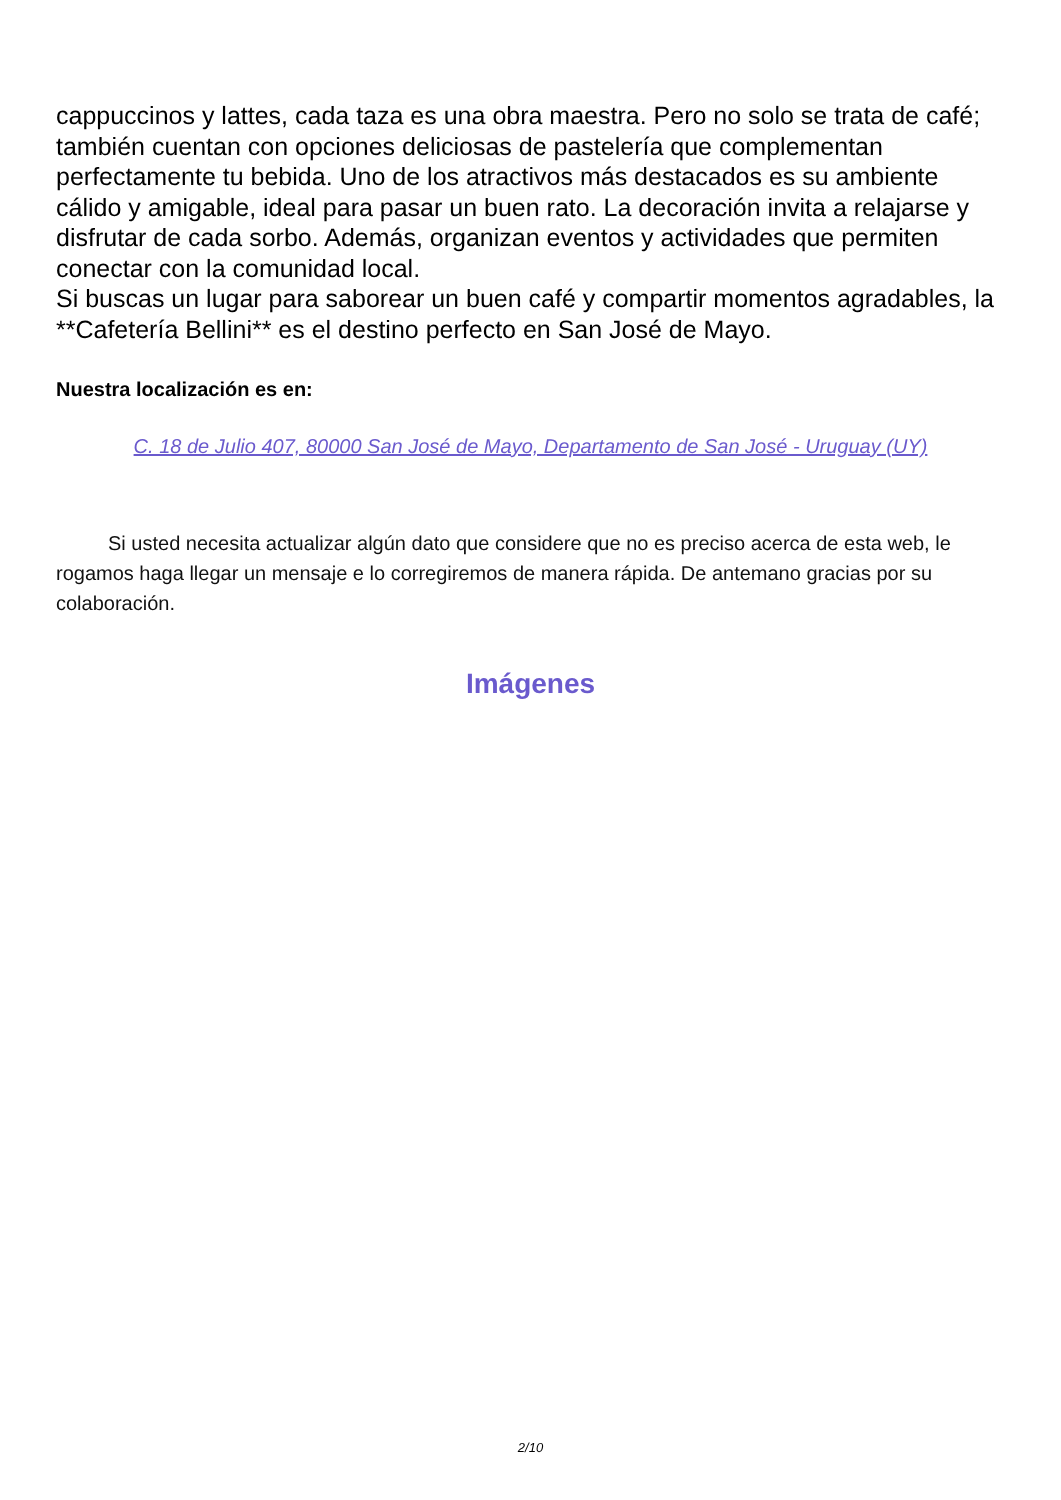cappuccinos y lattes, cada taza es una obra maestra. Pero no solo se trata de café; también cuentan con opciones deliciosas de pastelería que complementan perfectamente tu bebida. Uno de los atractivos más destacados es su ambiente cálido y amigable, ideal para pasar un buen rato. La decoración invita a relajarse y disfrutar de cada sorbo. Además, organizan eventos y actividades que permiten conectar con la comunidad local.
Si buscas un lugar para saborear un buen café y compartir momentos agradables, la **Cafetería Bellini** es el destino perfecto en San José de Mayo.
Nuestra localización es en:
C. 18 de Julio 407, 80000 San José de Mayo, Departamento de San José - Uruguay (UY)
Si usted necesita actualizar algún dato que considere que no es preciso acerca de esta web, le rogamos haga llegar un mensaje e lo corregiremos de manera rápida. De antemano gracias por su colaboración.
Imágenes
2/10